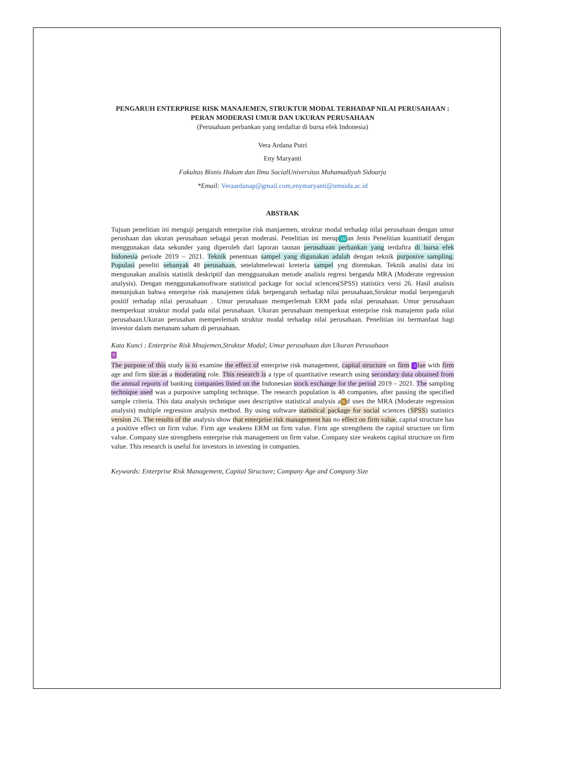PENGARUH ENTERPRISE RISK MANAJEMEN, STRUKTUR MODAL TERHADAP NILAI PERUSAHAAN : PERAN MODERASI UMUR DAN UKURAN PERUSAHAAN
(Perusahaan perbankan yang terdaftar di bursa efek Indonesia)
Vera Ardana Putri
Eny Maryanti
Fakultas Bisnis Hukum dan Ilmu SocialUniversitas Muhamadiyah Sidoarjo
*Email: Veraardanap@gmail.com,enymaryanti@umsida.ac.id
ABSTRAK
Tujuan penelitian ini menguji pengaruh enterprise risk manjaemen, struktur modal terhadap nilai perusahaan dengan umur perushaan dan ukuran perusahaan sebagai peran moderasi. Penelitian ini merup 16 an Jenis Penelitian kuantitatif dengan menggunakan data sekunder yang diperoleh dari laporan taunan perusahaan perbankan yang terdaftra di bursa efek Indonesia periode 2019 – 2021. Teknik penentuan sampel yang digunakan adalah dengan teknik purposive sampling. Populasi peneliti sebanyak 48 perusahaan, setelahmelewati kreteria sampel yng ditentukan. Teknik analisi data ini mengunakan analisis statistik deskriptif dan mengguanakan metode analisis regresi berganda MRA (Moderate regression analysis). Dengan menggunakansoftware statistical package for social sciences(SPSS) statistics versi 26. Hasil analisis menunjukan bahwa enterprise risk manajemen tidak berpengaruh terhadap nilai perusahaan,Struktur modal berpengaruh positif terhadap nilai perusahaan . Umur perusahaan memperlemah ERM pada nilai perusahaan. Umur perusahaan memperkuat struktur modal pada nilai perusahaan. Ukuran perusahaan memperkuat enterprise risk manajemn pada nilai perusahaan.Ukuran perusahan memperlemah struktur modal terhadap nilai perusahaan. Penelitian ini bermanfaat bagi investor dalam menanam saham di perusahaan.
Kata Kunci : Enterprise Risk Mnajemen,Struktur Modal; Umur perusahaan dan Ukuran Perusahaan
9
The purpose of this study is to examine the effect of enterprise risk management, capital structure on firm 3 lue with firm age and firm size as a moderating role. This research is a type of quantitative research using secondary data obtained from the annual reports of banking companies listed on the Indonesian stock exchange for the period 2019 – 2021. The sampling technique used was a purposive sampling technique. The research population is 48 companies, after passing the specified sample criteria. This data analysis technique uses descriptive statistical analysis a 6 d uses the MRA (Moderate regression analysis) multiple regression analysis method. By using software statistical package for social sciences (SPSS) statistics version 26. The results of the analysis show that enterprise risk management has no effect on firm value, capital structure has a positive effect on firm value. Firm age weakens ERM on firm value. Firm age strengthens the capital structure on firm value. Company size strengthens enterprise risk management on firm value. Company size weakens capital structure on firm value. This research is useful for investors in investing in companies.
Keywords: Enterprise Risk Management, Capital Structure; Company Age and Company Size